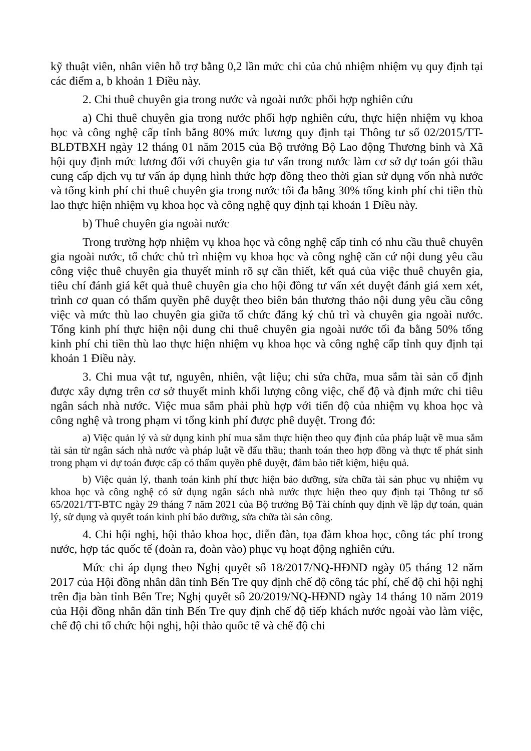kỹ thuật viên, nhân viên hỗ trợ bằng 0,2 lần mức chi của chủ nhiệm nhiệm vụ quy định tại các điểm a, b khoản 1 Điều này.
2. Chi thuê chuyên gia trong nước và ngoài nước phối hợp nghiên cứu
a) Chi thuê chuyên gia trong nước phối hợp nghiên cứu, thực hiện nhiệm vụ khoa học và công nghệ cấp tỉnh bằng 80% mức lương quy định tại Thông tư số 02/2015/TT-BLĐTBXH ngày 12 tháng 01 năm 2015 của Bộ trưởng Bộ Lao động Thương binh và Xã hội quy định mức lương đối với chuyên gia tư vấn trong nước làm cơ sở dự toán gói thầu cung cấp dịch vụ tư vấn áp dụng hình thức hợp đồng theo thời gian sử dụng vốn nhà nước và tổng kinh phí chi thuê chuyên gia trong nước tối đa bằng 30% tổng kinh phí chi tiền thù lao thực hiện nhiệm vụ khoa học và công nghệ quy định tại khoản 1 Điều này.
b) Thuê chuyên gia ngoài nước
Trong trường hợp nhiệm vụ khoa học và công nghệ cấp tỉnh có nhu cầu thuê chuyên gia ngoài nước, tổ chức chủ trì nhiệm vụ khoa học và công nghệ căn cứ nội dung yêu cầu công việc thuê chuyên gia thuyết minh rõ sự cần thiết, kết quả của việc thuê chuyên gia, tiêu chí đánh giá kết quả thuê chuyên gia cho hội đồng tư vấn xét duyệt đánh giá xem xét, trình cơ quan có thẩm quyền phê duyệt theo biên bản thương thảo nội dung yêu cầu công việc và mức thù lao chuyên gia giữa tổ chức đăng ký chủ trì và chuyên gia ngoài nước. Tổng kinh phí thực hiện nội dung chi thuê chuyên gia ngoài nước tối đa bằng 50% tổng kinh phí chi tiền thù lao thực hiện nhiệm vụ khoa học và công nghệ cấp tỉnh quy định tại khoản 1 Điều này.
3. Chi mua vật tư, nguyên, nhiên, vật liệu; chi sửa chữa, mua sắm tài sản cố định được xây dựng trên cơ sở thuyết minh khối lượng công việc, chế độ và định mức chi tiêu ngân sách nhà nước. Việc mua sắm phải phù hợp với tiến độ của nhiệm vụ khoa học và công nghệ và trong phạm vi tổng kinh phí được phê duyệt. Trong đó:
a) Việc quản lý và sử dụng kinh phí mua sắm thực hiện theo quy định của pháp luật về mua sắm tài sản từ ngân sách nhà nước và pháp luật về đấu thầu; thanh toán theo hợp đồng và thực tế phát sinh trong phạm vi dự toán được cấp có thẩm quyền phê duyệt, đảm bảo tiết kiệm, hiệu quả.
b) Việc quản lý, thanh toán kinh phí thực hiện bảo dưỡng, sửa chữa tài sản phục vụ nhiệm vụ khoa học và công nghệ có sử dụng ngân sách nhà nước thực hiện theo quy định tại Thông tư số 65/2021/TT-BTC ngày 29 tháng 7 năm 2021 của Bộ trưởng Bộ Tài chính quy định về lập dự toán, quản lý, sử dụng và quyết toán kinh phí bảo dưỡng, sửa chữa tài sản công.
4. Chi hội nghị, hội thảo khoa học, diễn đàn, tọa đàm khoa học, công tác phí trong nước, hợp tác quốc tế (đoàn ra, đoàn vào) phục vụ hoạt động nghiên cứu.
Mức chi áp dụng theo Nghị quyết số 18/2017/NQ-HĐND ngày 05 tháng 12 năm 2017 của Hội đồng nhân dân tỉnh Bến Tre quy định chế độ công tác phí, chế độ chi hội nghị trên địa bàn tỉnh Bến Tre; Nghị quyết số 20/2019/NQ-HĐND ngày 14 tháng 10 năm 2019 của Hội đồng nhân dân tỉnh Bến Tre quy định chế độ tiếp khách nước ngoài vào làm việc, chế độ chi tổ chức hội nghị, hội thảo quốc tế và chế độ chi